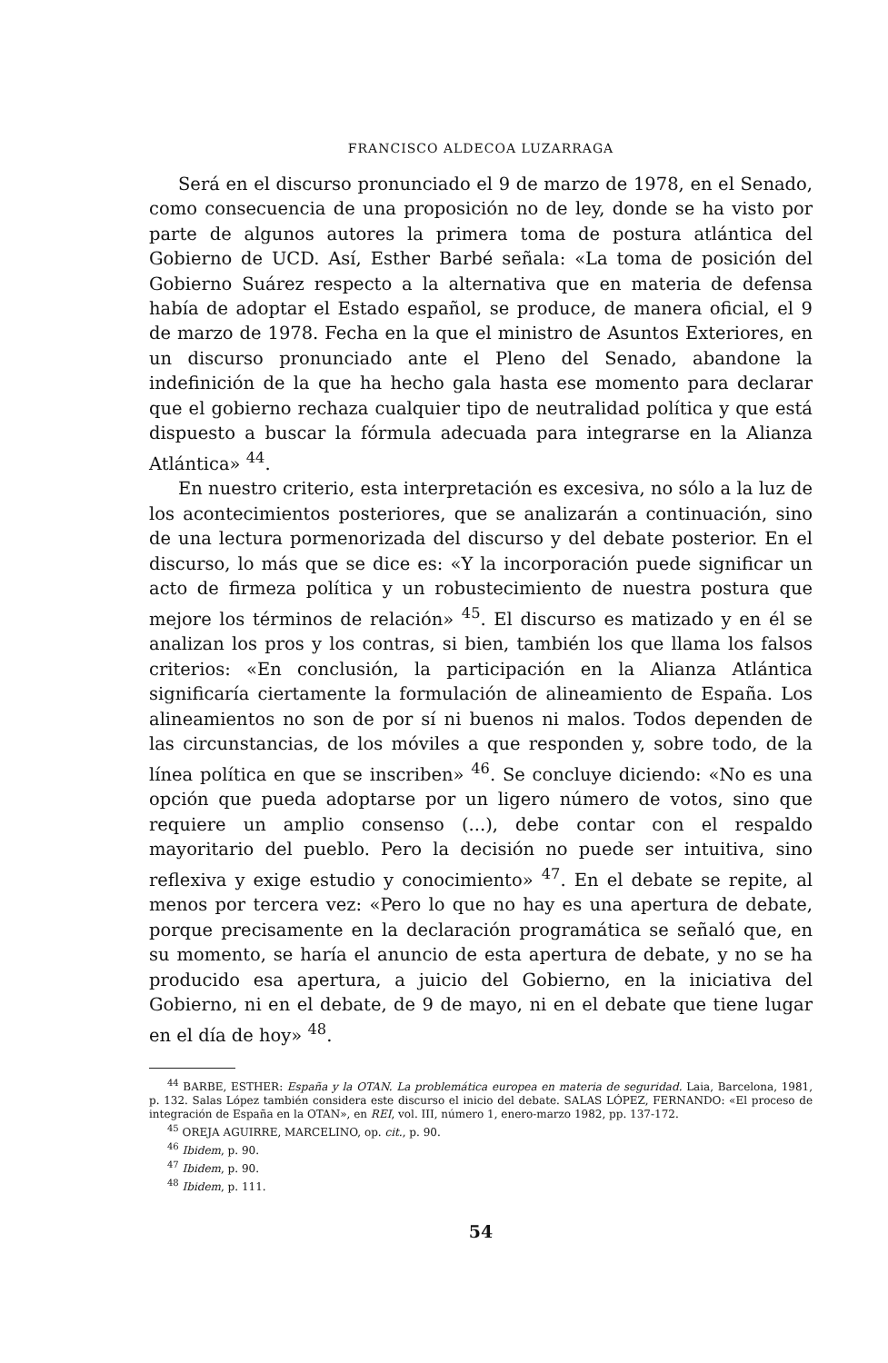FRANCISCO ALDECOA LUZARRAGA
Será en el discurso pronunciado el 9 de marzo de 1978, en el Senado, como consecuencia de una proposición no de ley, donde se ha visto por parte de algunos autores la primera toma de postura atlántica del Gobierno de UCD. Así, Esther Barbé señala: «La toma de posición del Gobierno Suárez respecto a la alternativa que en materia de defensa había de adoptar el Estado español, se produce, de manera oficial, el 9 de marzo de 1978. Fecha en la que el ministro de Asuntos Exteriores, en un discurso pronunciado ante el Pleno del Senado, abandone la indefinición de la que ha hecho gala hasta ese momento para declarar que el gobierno rechaza cualquier tipo de neutralidad política y que está dispuesto a buscar la fórmula adecuada para integrarse en la Alianza Atlántica» <sup>44</sup>.
En nuestro criterio, esta interpretación es excesiva, no sólo a la luz de los acontecimientos posteriores, que se analizarán a continuación, sino de una lectura pormenorizada del discurso y del debate posterior. En el discurso, lo más que se dice es: «Y la incorporación puede significar un acto de firmeza política y un robustecimiento de nuestra postura que mejore los términos de relación» <sup>45</sup>. El discurso es matizado y en él se analizan los pros y los contras, si bien, también los que llama los falsos criterios: «En conclusión, la participación en la Alianza Atlántica significaría ciertamente la formulación de alineamiento de España. Los alineamientos no son de por sí ni buenos ni malos. Todos dependen de las circunstancias, de los móviles a que responden y, sobre todo, de la línea política en que se inscriben» <sup>46</sup>. Se concluye diciendo: «No es una opción que pueda adoptarse por un ligero número de votos, sino que requiere un amplio consenso (...), debe contar con el respaldo mayoritario del pueblo. Pero la decisión no puede ser intuitiva, sino reflexiva y exige estudio y conocimiento» <sup>47</sup>. En el debate se repite, al menos por tercera vez: «Pero lo que no hay es una apertura de debate, porque precisamente en la declaración programática se señaló que, en su momento, se haría el anuncio de esta apertura de debate, y no se ha producido esa apertura, a juicio del Gobierno, en la iniciativa del Gobierno, ni en el debate, de 9 de mayo, ni en el debate que tiene lugar en el día de hoy» <sup>48</sup>.
<sup>44</sup> BARBE, ESTHER: España y la OTAN. La problemática europea en materia de seguridad. Laia, Barcelona, 1981, p. 132. Salas López también considera este discurso el inicio del debate. SALAS LÓPEZ, FERNANDO: «El proceso de integración de España en la OTAN», en REI, vol. III, número 1, enero-marzo 1982, pp. 137-172.
<sup>45</sup> OREJA AGUIRRE, MARCELINO, op. cit., p. 90.
<sup>46</sup> Ibidem, p. 90.
<sup>47</sup> Ibidem, p. 90.
<sup>48</sup> Ibidem, p. 111.
54